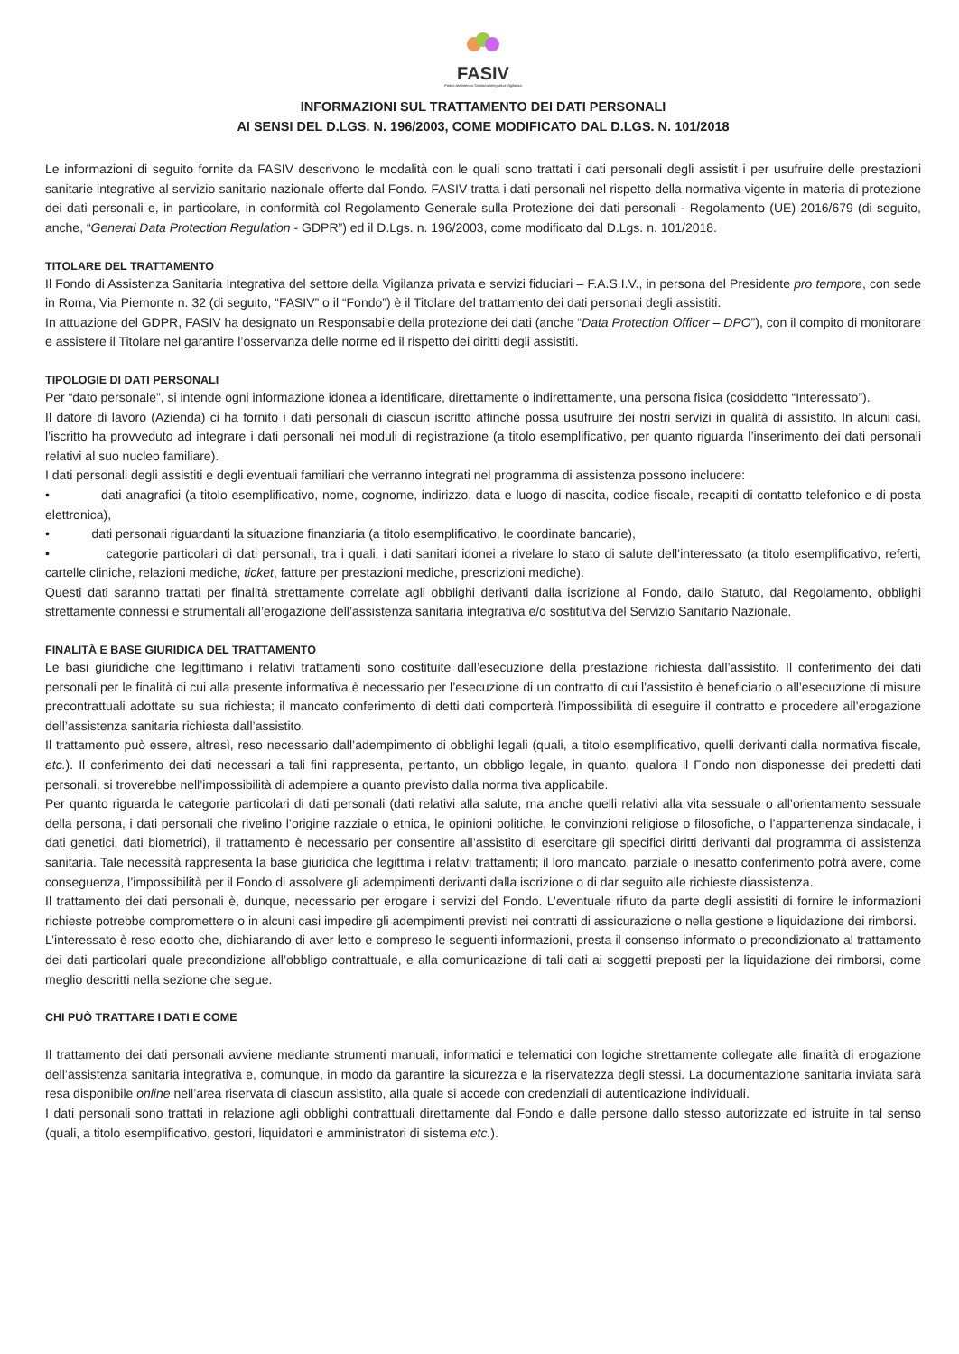FASIV
Fondo Assistenza Sanitaria Integrativa Vigilanza
INFORMAZIONI SUL TRATTAMENTO DEI DATI PERSONALI
AI SENSI DEL D.LGS. N. 196/2003, COME MODIFICATO DAL D.LGS. N. 101/2018
Le informazioni di seguito fornite da FASIV descrivono le modalità con le quali sono trattati i dati personali degli assistit i per usufruire delle prestazioni sanitarie integrative al servizio sanitario nazionale offerte dal Fondo. FASIV tratta i dati personali nel rispetto della normativa vigente in materia di protezione dei dati personali e, in particolare, in conformità col Regolamento Generale sulla Protezione dei dati personali - Regolamento (UE) 2016/679 (di seguito, anche, “General Data Protection Regulation - GDPR”) ed il D.Lgs. n. 196/2003, come modificato dal D.Lgs. n. 101/2018.
TITOLARE DEL TRATTAMENTO
Il Fondo di Assistenza Sanitaria Integrativa del settore della Vigilanza privata e servizi fiduciari – F.A.S.I.V., in persona del Presidente pro tempore, con sede in Roma, Via Piemonte n. 32 (di seguito, “FASIV” o il “Fondo”) è il Titolare del trattamento dei dati personali degli assistiti.
In attuazione del GDPR, FASIV ha designato un Responsabile della protezione dei dati (anche “Data Protection Officer – DPO”), con il compito di monitorare e assistere il Titolare nel garantire l’osservanza delle norme ed il rispetto dei diritti degli assistiti.
TIPOLOGIE DI DATI PERSONALI
Per “dato personale”, si intende ogni informazione idonea a identificare, direttamente o indirettamente, una persona fisica (cosiddetto “Interessato”).
Il datore di lavoro (Azienda) ci ha fornito i dati personali di ciascun iscritto affinché possa usufruire dei nostri servizi in qualità di assistito. In alcuni casi, l’iscritto ha provveduto ad integrare i dati personali nei moduli di registrazione (a titolo esemplificativo, per quanto riguarda l’inserimento dei dati personali relativi al suo nucleo familiare).
I dati personali degli assistiti e degli eventuali familiari che verranno integrati nel programma di assistenza possono includere:
• dati anagrafici (a titolo esemplificativo, nome, cognome, indirizzo, data e luogo di nascita, codice fiscale, recapiti di contatto telefonico e di posta elettronica),
• dati personali riguardanti la situazione finanziaria (a titolo esemplificativo, le coordinate bancarie),
• categorie particolari di dati personali, tra i quali, i dati sanitari idonei a rivelare lo stato di salute dell’interessato (a titolo esemplificativo, referti, cartelle cliniche, relazioni mediche, ticket, fatture per prestazioni mediche, prescrizioni mediche).
Questi dati saranno trattati per finalità strettamente correlate agli obblighi derivanti dalla iscrizione al Fondo, dallo Statuto, dal Regolamento, obblighi strettamente connessi e strumentali all’erogazione dell’assistenza sanitaria integrativa e/o sostitutiva del Servizio Sanitario Nazionale.
FINALITÀ E BASE GIURIDICA DEL TRATTAMENTO
Le basi giuridiche che legittimano i relativi trattamenti sono costituite dall’esecuzione della prestazione richiesta dall’assistito. Il conferimento dei dati personali per le finalità di cui alla presente informativa è necessario per l’esecuzione di un contratto di cui l’assistito è beneficiario o all’esecuzione di misure precontrattuali adottate su sua richiesta; il mancato conferimento di detti dati comporterà l’impossibilità di eseguire il contratto e procedere all’erogazione dell’assistenza sanitaria richiesta dall’assistito.
Il trattamento può essere, altresì, reso necessario dall’adempimento di obblighi legali (quali, a titolo esemplificativo, quelli derivanti dalla normativa fiscale, etc.). Il conferimento dei dati necessari a tali fini rappresenta, pertanto, un obbligo legale, in quanto, qualora il Fondo non disponesse dei predetti dati personali, si troverebbe nell’impossibilità di adempiere a quanto previsto dalla norma tiva applicabile.
Per quanto riguarda le categorie particolari di dati personali (dati relativi alla salute, ma anche quelli relativi alla vita sessuale o all’orientamento sessuale della persona, i dati personali che rivelino l’origine razziale o etnica, le opinioni politiche, le convinzioni religiose o filosofiche, o l’appartenenza sindacale, i dati genetici, dati biometrici), il trattamento è necessario per consentire all’assistito di esercitare gli specifici diritti derivanti dal programma di assistenza sanitaria. Tale necessità rappresenta la base giuridica che legittima i relativi trattamenti; il loro mancato, parziale o inesatto conferimento potrà avere, come conseguenza, l’impossibilità per il Fondo di assolvere gli adempimenti derivanti dalla iscrizione o di dar seguito alle richieste diassistenza.
Il trattamento dei dati personali è, dunque, necessario per erogare i servizi del Fondo. L’eventuale rifiuto da parte degli assistiti di fornire le informazioni richieste potrebbe compromettere o in alcuni casi impedire gli adempimenti previsti nei contratti di assicurazione o nella gestione e liquidazione dei rimborsi.
L’interessato è reso edotto che, dichiarando di aver letto e compreso le seguenti informazioni, presta il consenso informato o precondizionato al trattamento dei dati particolari quale precondizione all’obbligo contrattuale, e alla comunicazione di tali dati ai soggetti preposti per la liquidazione dei rimborsi, come meglio descritti nella sezione che segue.
CHI PUÒ TRATTARE I DATI E COME
Il trattamento dei dati personali avviene mediante strumenti manuali, informatici e telematici con logiche strettamente collegate alle finalità di erogazione dell’assistenza sanitaria integrativa e, comunque, in modo da garantire la sicurezza e la riservatezza degli stessi. La documentazione sanitaria inviata sarà resa disponibile online nell’area riservata di ciascun assistito, alla quale si accede con credenziali di autenticazione individuali.
I dati personali sono trattati in relazione agli obblighi contrattuali direttamente dal Fondo e dalle persone dallo stesso autorizzate ed istruite in tal senso (quali, a titolo esemplificativo, gestori, liquidatori e amministratori di sistema etc.).